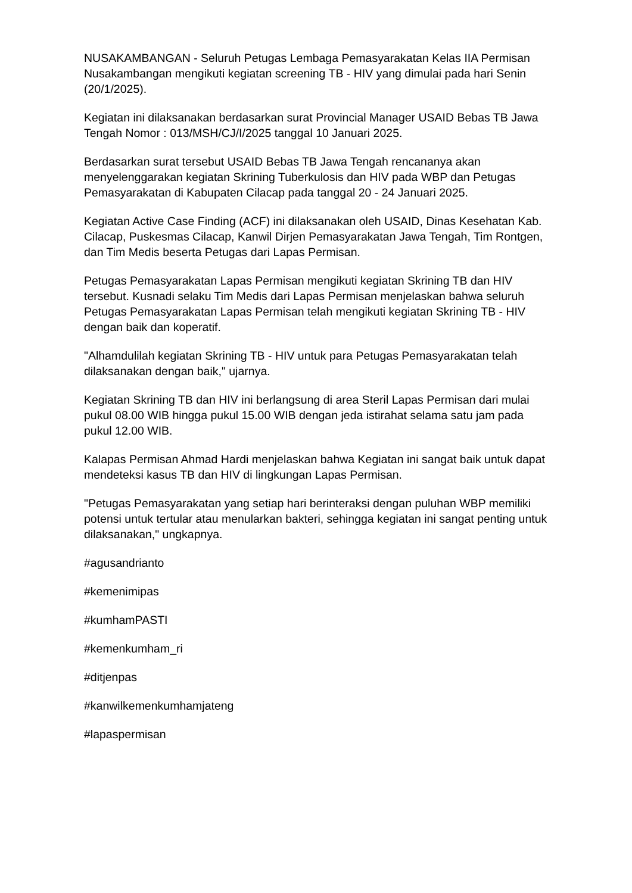NUSAKAMBANGAN - Seluruh Petugas Lembaga Pemasyarakatan Kelas IIA Permisan Nusakambangan mengikuti kegiatan screening TB - HIV yang dimulai pada hari Senin (20/1/2025).
Kegiatan ini dilaksanakan berdasarkan surat Provincial Manager USAID Bebas TB Jawa Tengah Nomor : 013/MSH/CJ/I/2025 tanggal 10 Januari 2025.
Berdasarkan surat tersebut USAID Bebas TB Jawa Tengah rencananya akan menyelenggarakan kegiatan Skrining Tuberkulosis dan HIV pada WBP dan Petugas Pemasyarakatan di Kabupaten Cilacap pada tanggal 20 - 24 Januari 2025.
Kegiatan Active Case Finding (ACF) ini dilaksanakan oleh USAID, Dinas Kesehatan Kab. Cilacap, Puskesmas Cilacap, Kanwil Dirjen Pemasyarakatan Jawa Tengah, Tim Rontgen, dan Tim Medis beserta Petugas dari Lapas Permisan.
Petugas Pemasyarakatan Lapas Permisan mengikuti kegiatan Skrining TB dan HIV tersebut. Kusnadi selaku Tim Medis dari Lapas Permisan menjelaskan bahwa seluruh Petugas Pemasyarakatan Lapas Permisan telah mengikuti kegiatan Skrining TB - HIV dengan baik dan koperatif.
"Alhamdulilah kegiatan Skrining TB - HIV untuk para Petugas Pemasyarakatan telah dilaksanakan dengan baik," ujarnya.
Kegiatan Skrining TB dan HIV ini berlangsung di area Steril Lapas Permisan dari mulai pukul 08.00 WIB hingga pukul 15.00 WIB dengan jeda istirahat selama satu jam pada pukul 12.00 WIB.
Kalapas Permisan Ahmad Hardi menjelaskan bahwa Kegiatan ini sangat baik untuk dapat mendeteksi kasus TB dan HIV di lingkungan Lapas Permisan.
"Petugas Pemasyarakatan yang setiap hari berinteraksi dengan puluhan WBP memiliki potensi untuk tertular atau menularkan bakteri, sehingga kegiatan ini sangat penting untuk dilaksanakan," ungkapnya.
#agusandrianto
#kemenimipas
#kumhamPASTI
#kemenkumham_ri
#ditjenpas
#kanwilkemenkumhamjateng
#lapaspermisan